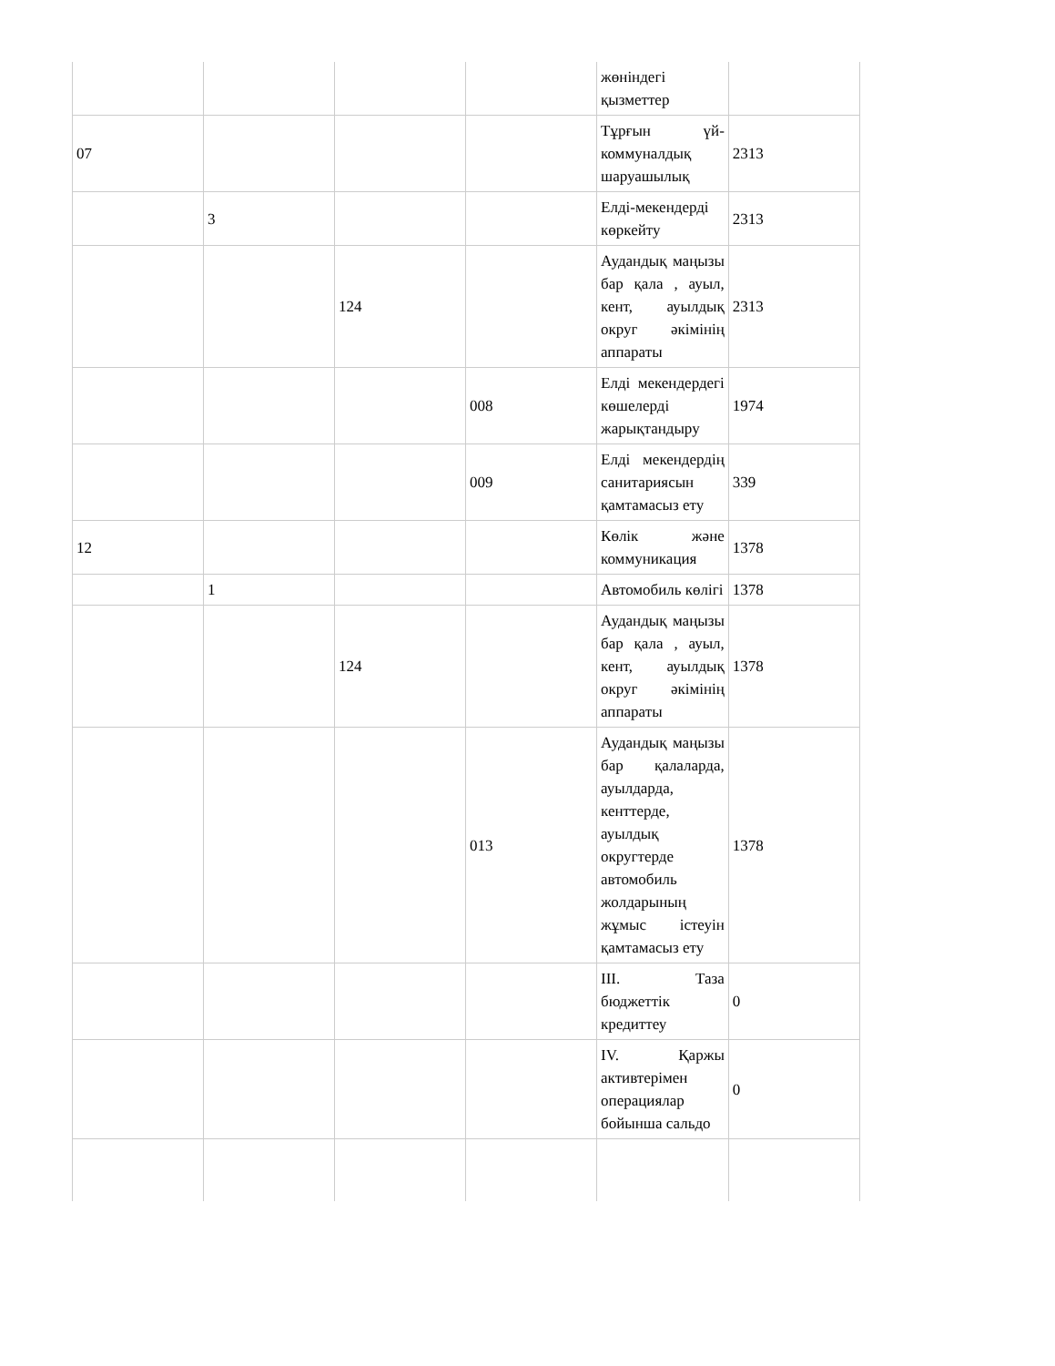| | | | | жөніндегі қызметтер | |
| 07 | | | | Тұрғын үй-коммуналдық шаруашылық | 2313 |
| | 3 | | | Елді-мекендерді көркейту | 2313 |
| | | 124 | | Аудандық маңызы бар қала , ауыл, кент, ауылдық округ әкімінің аппараты | 2313 |
| | | | 008 | Елді мекендердегі көшелерді жарықтандыру | 1974 |
| | | | 009 | Елді мекендердің санитариясын қамтамасыз ету | 339 |
| 12 | | | | Көлік және коммуникация | 1378 |
| | 1 | | | Автомобиль көлігі | 1378 |
| | | 124 | | Аудандық маңызы бар қала , ауыл, кент, ауылдық округ әкімінің аппараты | 1378 |
| | | | 013 | Аудандық маңызы бар қалаларда, ауылдарда, кенттерде, ауылдық округтерде автомобиль жолдарының жұмыс істеуін қамтамасыз ету | 1378 |
| | | | | III. Таза бюджеттік кредиттеу | 0 |
| | | | | IV. Қаржы активтерімен операциялар бойынша сальдо | 0 |